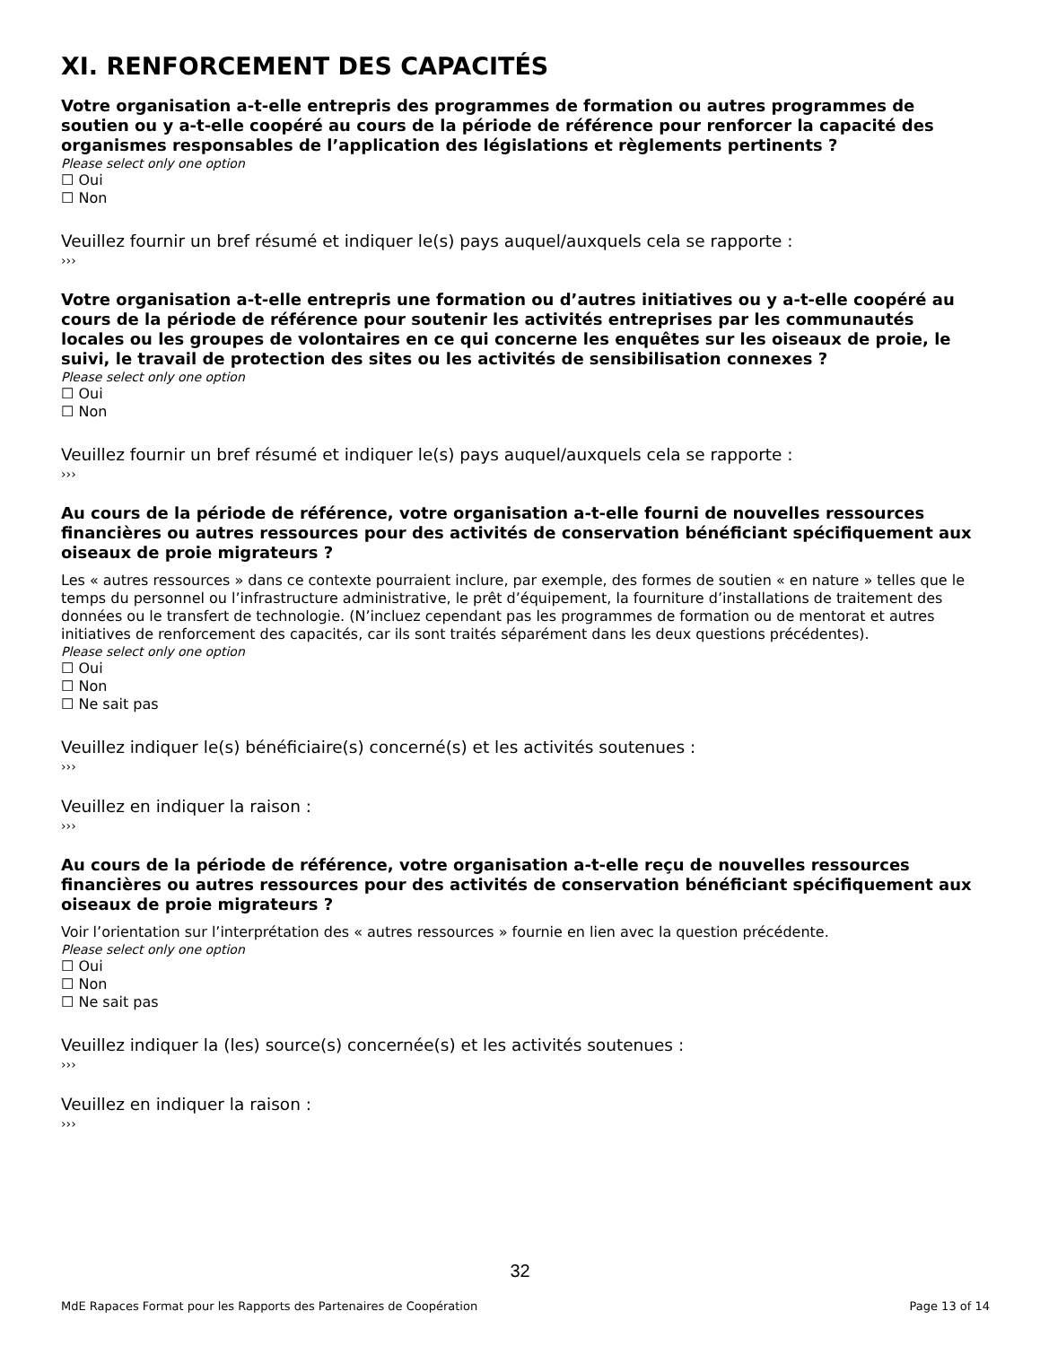XI. RENFORCEMENT DES CAPACITÉS
Votre organisation a-t-elle entrepris des programmes de formation ou autres programmes de soutien ou y a-t-elle coopéré au cours de la période de référence pour renforcer la capacité des organismes responsables de l’application des législations et règlements pertinents ?
Please select only one option
☐ Oui
☐ Non
Veuillez fournir un bref résumé et indiquer le(s) pays auquel/auxquels cela se rapporte :
›››
Votre organisation a-t-elle entrepris une formation ou d’autres initiatives ou y a-t-elle coopéré au cours de la période de référence pour soutenir les activités entreprises par les communautés locales ou les groupes de volontaires en ce qui concerne les enquêtes sur les oiseaux de proie, le suivi, le travail de protection des sites ou les activités de sensibilisation connexes ?
Please select only one option
☐ Oui
☐ Non
Veuillez fournir un bref résumé et indiquer le(s) pays auquel/auxquels cela se rapporte :
›››
Au cours de la période de référence, votre organisation a-t-elle fourni de nouvelles ressources financières ou autres ressources pour des activités de conservation bénéficiant spécifiquement aux oiseaux de proie migrateurs ?
Les « autres ressources » dans ce contexte pourraient inclure, par exemple, des formes de soutien « en nature » telles que le temps du personnel ou l’infrastructure administrative, le prêt d’équipement, la fourniture d’installations de traitement des données ou le transfert de technologie. (N’incluez cependant pas les programmes de formation ou de mentorat et autres initiatives de renforcement des capacités, car ils sont traités séparément dans les deux questions précédentes).
Please select only one option
☐ Oui
☐ Non
☐ Ne sait pas
Veuillez indiquer le(s) bénéficiaire(s) concerné(s) et les activités soutenues :
›››
Veuillez en indiquer la raison :
›››
Au cours de la période de référence, votre organisation a-t-elle reçu de nouvelles ressources financières ou autres ressources pour des activités de conservation bénéficiant spécifiquement aux oiseaux de proie migrateurs ?
Voir l’orientation sur l’interprétation des « autres ressources » fournie en lien avec la question précédente.
Please select only one option
☐ Oui
☐ Non
☐ Ne sait pas
Veuillez indiquer la (les) source(s) concernée(s) et les activités soutenues :
›››
Veuillez en indiquer la raison :
›››
32
MdE Rapaces Format pour les Rapports des Partenaires de Coopération Page 13 of 14